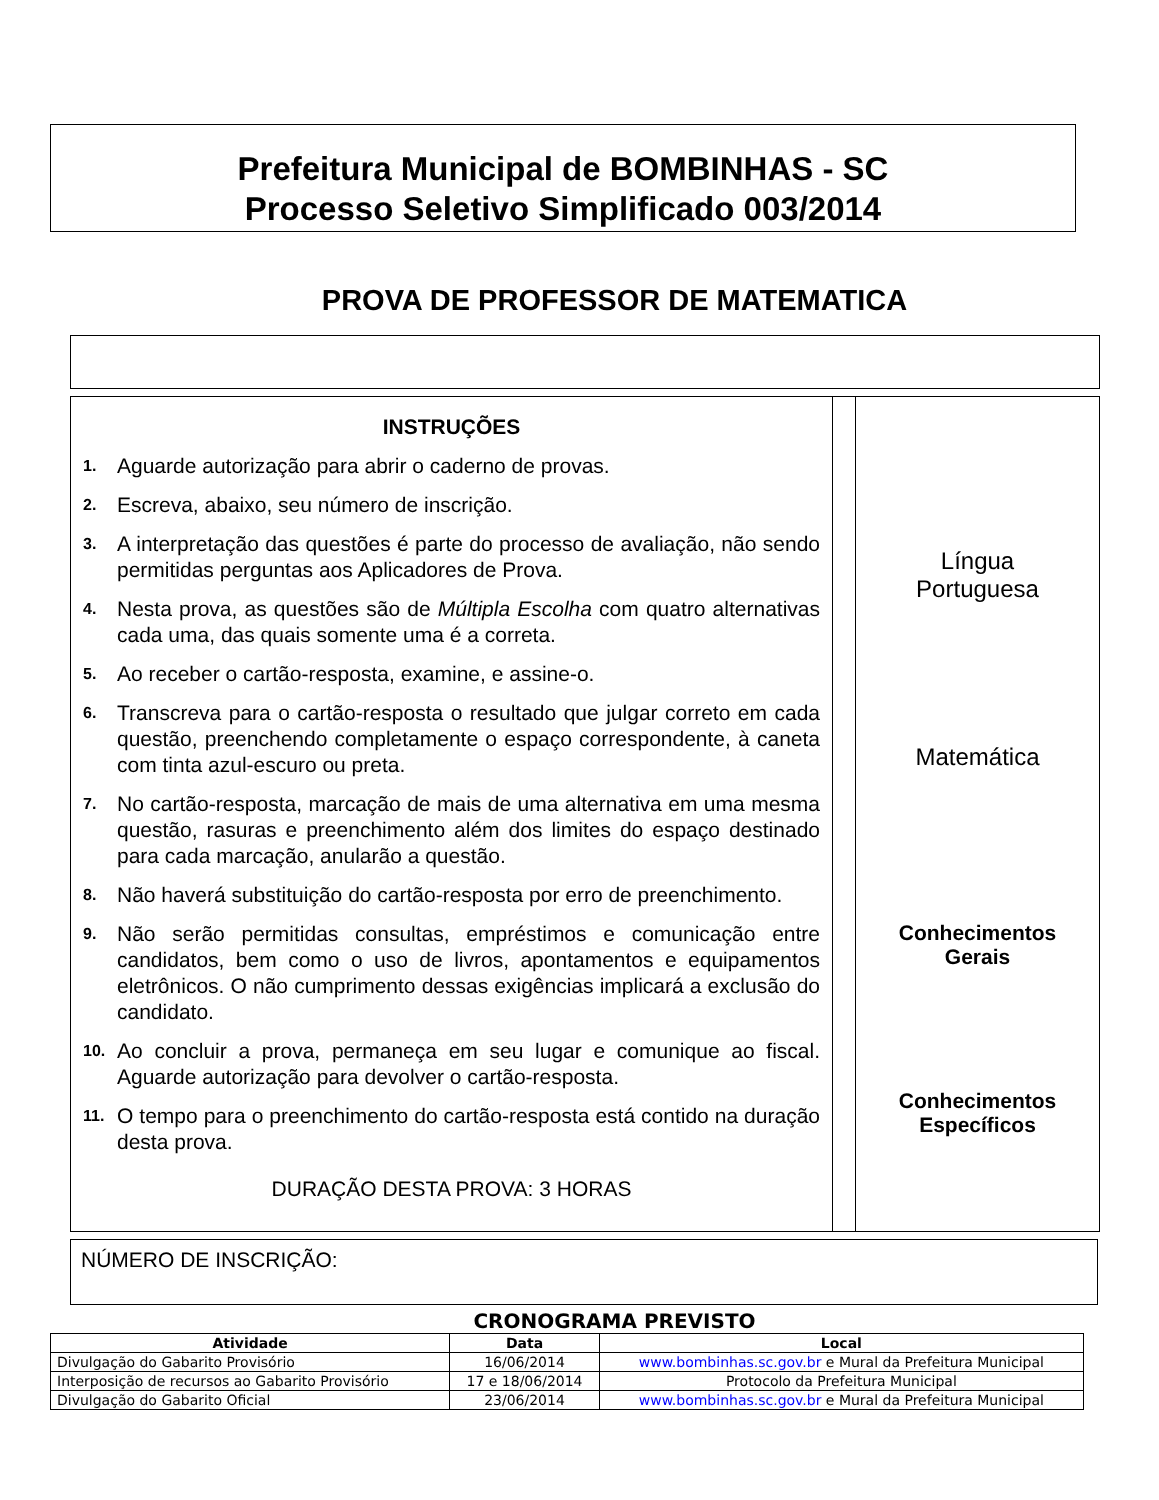Prefeitura Municipal de BOMBINHAS - SC
Processo Seletivo Simplificado 003/2014
PROVA DE PROFESSOR DE MATEMATICA
INSTRUÇÕES
1. Aguarde autorização para abrir o caderno de provas.
2. Escreva, abaixo, seu número de inscrição.
3. A interpretação das questões é parte do processo de avaliação, não sendo permitidas perguntas aos Aplicadores de Prova.
4. Nesta prova, as questões são de Múltipla Escolha com quatro alternativas cada uma, das quais somente uma é a correta.
5. Ao receber o cartão-resposta, examine, e assine-o.
6. Transcreva para o cartão-resposta o resultado que julgar correto em cada questão, preenchendo completamente o espaço correspondente, à caneta com tinta azul-escuro ou preta.
7. No cartão-resposta, marcação de mais de uma alternativa em uma mesma questão, rasuras e preenchimento além dos limites do espaço destinado para cada marcação, anularão a questão.
8. Não haverá substituição do cartão-resposta por erro de preenchimento.
9. Não serão permitidas consultas, empréstimos e comunicação entre candidatos, bem como o uso de livros, apontamentos e equipamentos eletrônicos. O não cumprimento dessas exigências implicará a exclusão do candidato.
10. Ao concluir a prova, permaneça em seu lugar e comunique ao fiscal. Aguarde autorização para devolver o cartão-resposta.
11. O tempo para o preenchimento do cartão-resposta está contido na duração desta prova.
DURAÇÃO DESTA PROVA: 3 HORAS
Língua
Portuguesa
Matemática
Conhecimentos
Gerais
Conhecimentos
Específicos
NÚMERO DE INSCRIÇÃO:
CRONOGRAMA PREVISTO
| Atividade | Data | Local |
| --- | --- | --- |
| Divulgação do Gabarito Provisório | 16/06/2014 | www.bombinhas.sc.gov.br e Mural da Prefeitura Municipal |
| Interposição de recursos ao Gabarito Provisório | 17 e 18/06/2014 | Protocolo da Prefeitura Municipal |
| Divulgação do Gabarito Oficial | 23/06/2014 | www.bombinhas.sc.gov.br e Mural da Prefeitura Municipal |